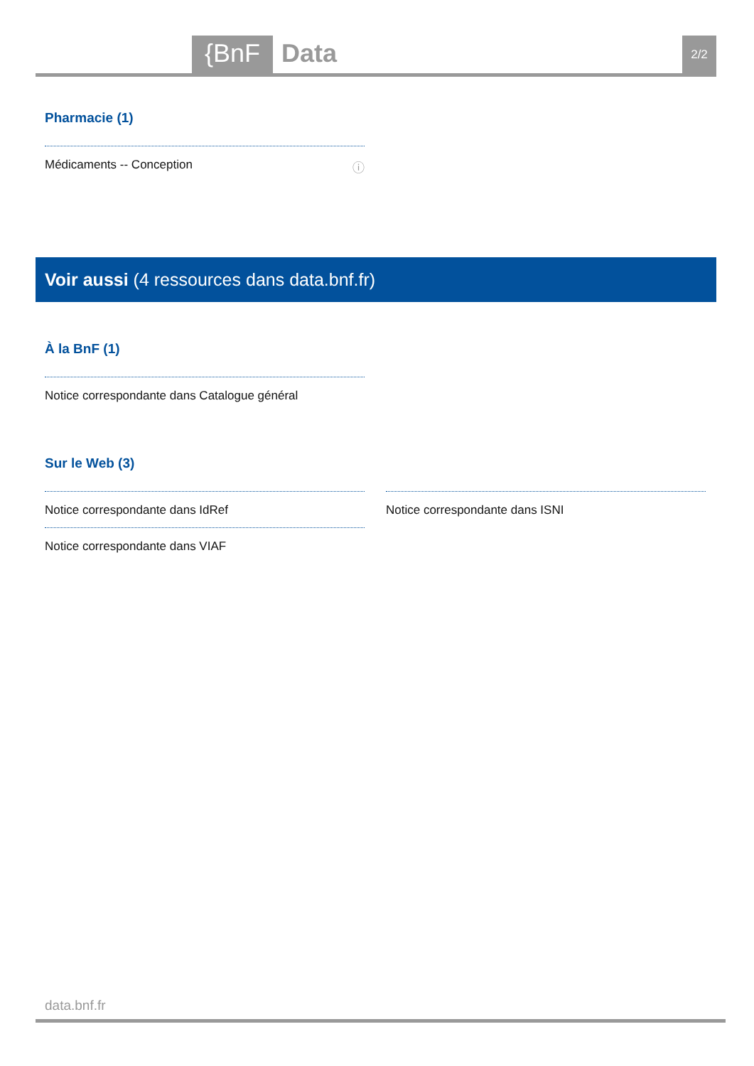{BnF Data 2/2
Pharmacie (1)
Médicaments -- Conception ⓘ
Voir aussi (4 ressources dans data.bnf.fr)
À la BnF (1)
Notice correspondante dans Catalogue général
Sur le Web (3)
Notice correspondante dans IdRef
Notice correspondante dans VIAF
Notice correspondante dans ISNI
data.bnf.fr